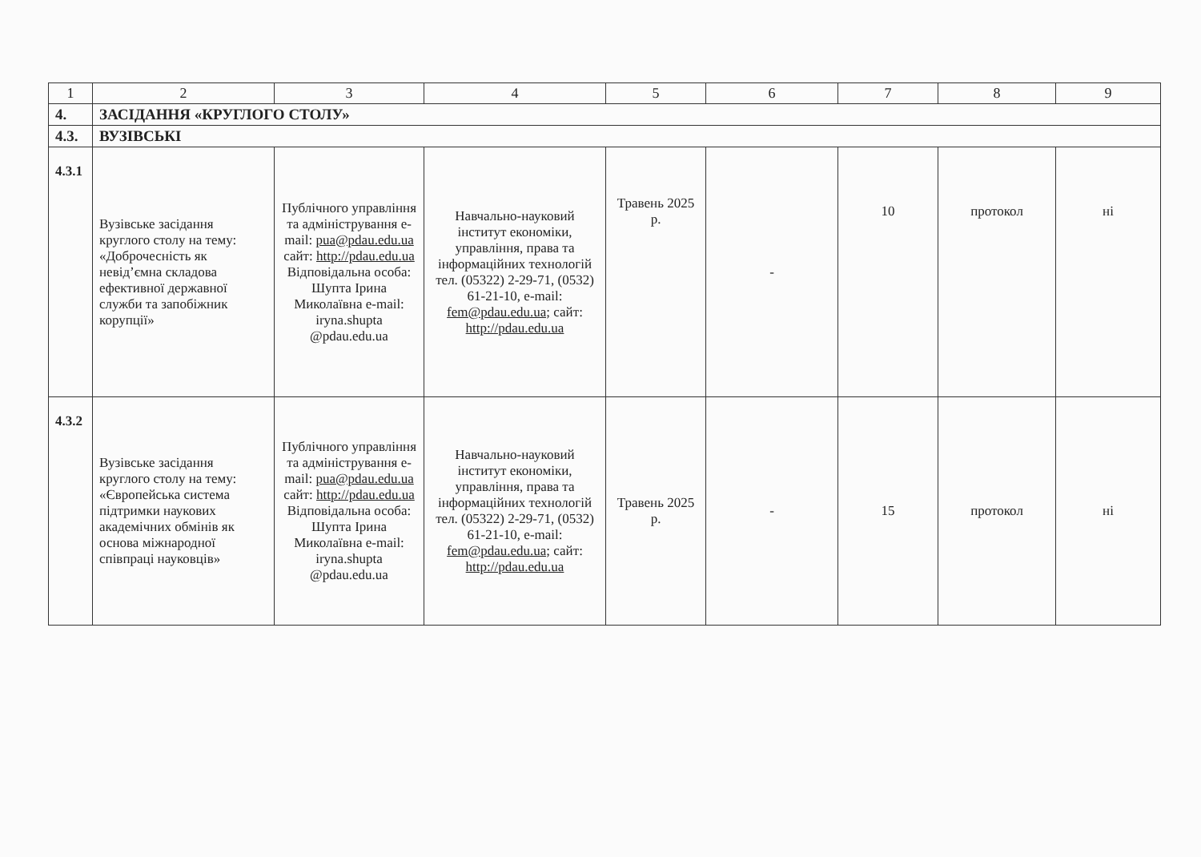| 1 | 2 | 3 | 4 | 5 | 6 | 7 | 8 | 9 |
| 4. | ЗАСІДАННЯ «КРУГЛОГО СТОЛУ» | | | | | | | |
| 4.3. | ВУЗІВСЬКІ | | | | | | | |
| 4.3.1 | Вузівське засідання круглого столу на тему: «Доброчесність як невід’ємна складова ефективної державної служби та запобіжник корупції» | Публічного управління та адміністрування e-mail: pua@pdau.edu.ua сайт: http://pdau.edu.ua Відповідальна особа: Шупта Ірина Миколаївна e-mail: iryna.shupta @pdau.edu.ua | Навчально-науковий інститут економіки, управління, права та інформаційних технологій тел. (05322) 2-29-71, (0532) 61-21-10, e-mail: fem@pdau.edu.ua; сайт: http://pdau.edu.ua | Травень 2025 р. | - | 10 | протокол | ні |
| 4.3.2 | Вузівське засідання круглого столу на тему: «Європейська система підтримки наукових академічних обмінів як основа міжнародної співпраці науковців» | Публічного управління та адміністрування e-mail: pua@pdau.edu.ua сайт: http://pdau.edu.ua Відповідальна особа: Шупта Ірина Миколаївна e-mail: iryna.shupta @pdau.edu.ua | Навчально-науковий інститут економіки, управління, права та інформаційних технологій тел. (05322) 2-29-71, (0532) 61-21-10, e-mail: fem@pdau.edu.ua; сайт: http://pdau.edu.ua | Травень 2025 р. | - | 15 | протокол | ні |